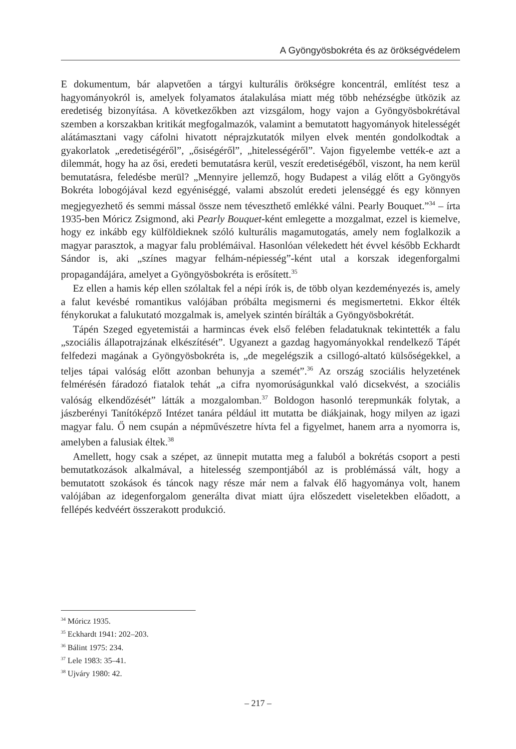A Gyöngyösbokréta és az örökségvédelem
E dokumentum, bár alapvetően a tárgyi kulturális örökségre koncentrál, említést tesz a hagyományokról is, amelyek folyamatos átalakulása miatt még több nehézségbe ütközik az eredetiség bizonyítása. A következőkben azt vizsgálom, hogy vajon a Gyöngyösbokrétával szemben a korszakban kritikát megfogalmazók, valamint a bemutatott hagyományok hitelességét alátámasztani vagy cáfolni hivatott néprajzkutatók milyen elvek mentén gondolkodtak a gyakorlatok „eredetiségéről”, „ősiségéről”, „hitelességéről”. Vajon figyelembe vették-e azt a dilemmát, hogy ha az ősi, eredeti bemutatásra kerül, veszít eredetiségéből, viszont, ha nem kerül bemutatásra, feledésbe merül? „Mennyire jellemző, hogy Budapest a világ előtt a Gyöngyös Bokréta lobogójával kezd egyéniséggé, valami abszolút eredeti jelenséggé és egy könnyen megjegyezhető és semmi mással össze nem téveszthető emlékké válni. Pearly Bouquet.”<sup>34</sup> – írta 1935-ben Móricz Zsigmond, aki Pearly Bouquet-ként emlegette a mozgalmat, ezzel is kiemelve, hogy ez inkább egy külföldieknek szóló kulturális magamutogatás, amely nem foglalkozik a magyar parasztok, a magyar falu problémáival. Hasonlóan vélekedett hét évvel később Eckhardt Sándor is, aki „színes magyar felhám-népiesség”-ként utal a korszak idegenforgalmi propagandájára, amelyet a Gyöngyösbokréta is erősített.<sup>35</sup>
Ez ellen a hamis kép ellen szólaltak fel a népi írók is, de több olyan kezdeményezés is, amely a falut kevésbé romantikus valójában próbálta megismerni és megismertetni. Ekkor élték fénykorukat a falukutató mozgalmak is, amelyek szintén bírálták a Gyöngyösbokrétát.
Tápén Szeged egyetemistái a harmincas évek első felében feladatuknak tekintették a falu „szociális állapotrajzának elkészítését”. Ugyanezt a gazdag hagyományokkal rendelkező Tápét felfedezi magának a Gyöngyösbokréta is, „de megelégszik a csillogó-altató külsőségekkel, a teljes tápai valóság előtt azonban behunyja a szemét”.<sup>36</sup> Az ország szociális helyzetének felmérésén fáradozó fiatalok tehát „a cifra nyomorúságunkkal való dicsekvést, a szociális valóság elkendőzését” látták a mozgalomban.<sup>37</sup> Boldogon hasonló terepmunkák folytak, a jászberényi Tanítóképző Intézet tanára például itt mutatta be diákjainak, hogy milyen az igazi magyar falu. Ő nem csupán a népművészetre hívta fel a figyelmet, hanem arra a nyomorra is, amelyben a falusiak éltek.<sup>38</sup>
Amellett, hogy csak a szépet, az ünnepit mutatta meg a faluból a bokrétás csoport a pesti bemutatkozások alkalmával, a hitelesség szempontjából az is problémássá vált, hogy a bemutatott szokások és táncok nagy része már nem a falvak élő hagyománya volt, hanem valójában az idegenforgalom generálta divat miatt újra előszedett viseletekben előadott, a fellépés kedvéért összerakott produkció.
<sup>34</sup> Móricz 1935.
<sup>35</sup> Eckhardt 1941: 202–203.
<sup>36</sup> Bálint 1975: 234.
<sup>37</sup> Lele 1983: 35–41.
<sup>38</sup> Ujváry 1980: 42.
– 217 –